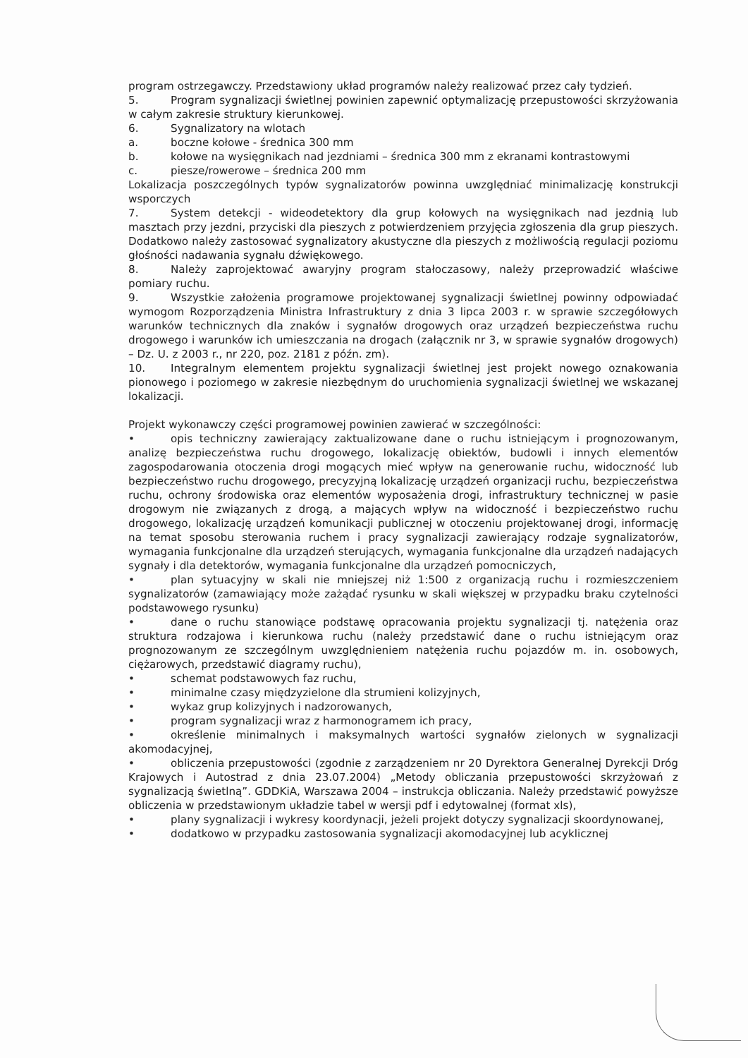program ostrzegawczy. Przedstawiony układ programów należy realizować przez cały tydzień.
5. Program sygnalizacji świetlnej powinien zapewnić optymalizację przepustowości skrzyżowania w całym zakresie struktury kierunkowej.
6. Sygnalizatory na wlotach
a. boczne kołowe - średnica 300 mm
b. kołowe na wysięgnikach nad jezdniami – średnica 300 mm z ekranami kontrastowymi
c. piesze/rowerowe – średnica 200 mm
Lokalizacja poszczególnych typów sygnalizatorów powinna uwzględniać minimalizację konstrukcji wsporczych
7. System detekcji - wideodetektory dla grup kołowych na wysięgnikach nad jezdnią lub masztach przy jezdni, przyciski dla pieszych z potwierdzeniem przyjęcia zgłoszenia dla grup pieszych. Dodatkowo należy zastosować sygnalizatory akustyczne dla pieszych z możliwością regulacji poziomu głośności nadawania sygnału dźwiękowego.
8. Należy zaprojektować awaryjny program stałoczasowy, należy przeprowadzić właściwe pomiary ruchu.
9. Wszystkie założenia programowe projektowanej sygnalizacji świetlnej powinny odpowiadać wymogom Rozporządzenia Ministra Infrastruktury z dnia 3 lipca 2003 r. w sprawie szczegółowych warunków technicznych dla znaków i sygnałów drogowych oraz urządzeń bezpieczeństwa ruchu drogowego i warunków ich umieszczania na drogach (załącznik nr 3, w sprawie sygnałów drogowych) – Dz. U. z 2003 r., nr 220, poz. 2181 z późn. zm).
10. Integralnym elementem projektu sygnalizacji świetlnej jest projekt nowego oznakowania pionowego i poziomego w zakresie niezbędnym do uruchomienia sygnalizacji świetlnej we wskazanej lokalizacji.
Projekt wykonawczy części programowej powinien zawierać w szczególności:
• opis techniczny zawierający zaktualizowane dane o ruchu istniejącym i prognozowanym, analizę bezpieczeństwa ruchu drogowego, lokalizację obiektów, budowli i innych elementów zagospodarowania otoczenia drogi mogących mieć wpływ na generowanie ruchu, widoczność lub bezpieczeństwo ruchu drogowego, precyzyjną lokalizację urządzeń organizacji ruchu, bezpieczeństwa ruchu, ochrony środowiska oraz elementów wyposażenia drogi, infrastruktury technicznej w pasie drogowym nie związanych z drogą, a mających wpływ na widoczność i bezpieczeństwo ruchu drogowego, lokalizację urządzeń komunikacji publicznej w otoczeniu projektowanej drogi, informację na temat sposobu sterowania ruchem i pracy sygnalizacji zawierający rodzaje sygnalizatorów, wymagania funkcjonalne dla urządzeń sterujących, wymagania funkcjonalne dla urządzeń nadających sygnały i dla detektorów, wymagania funkcjonalne dla urządzeń pomocniczych,
• plan sytuacyjny w skali nie mniejszej niż 1:500 z organizacją ruchu i rozmieszczeniem sygnalizatorów (zamawiający może zażądać rysunku w skali większej w przypadku braku czytelności podstawowego rysunku)
• dane o ruchu stanowiące podstawę opracowania projektu sygnalizacji tj. natężenia oraz struktura rodzajowa i kierunkowa ruchu (należy przedstawić dane o ruchu istniejącym oraz prognozowanym ze szczególnym uwzględnieniem natężenia ruchu pojazdów m. in. osobowych, ciężarowych, przedstawić diagramy ruchu),
• schemat podstawowych faz ruchu,
• minimalne czasy międzyzielone dla strumieni kolizyjnych,
• wykaz grup kolizyjnych i nadzorowanych,
• program sygnalizacji wraz z harmonogramem ich pracy,
• określenie minimalnych i maksymalnych wartości sygnałów zielonych w sygnalizacji akomodacyjnej,
• obliczenia przepustowości (zgodnie z zarządzeniem nr 20 Dyrektora Generalnej Dyrekcji Dróg Krajowych i Autostrad z dnia 23.07.2004) „Metody obliczania przepustowości skrzyżowań z sygnalizacją świetlną”. GDDKiA, Warszawa 2004 – instrukcja obliczania. Należy przedstawić powyższe obliczenia w przedstawionym układzie tabel w wersji pdf i edytowalnej (format xls),
• plany sygnalizacji i wykresy koordynacji, jeżeli projekt dotyczy sygnalizacji skoordynowanej,
• dodatkowo w przypadku zastosowania sygnalizacji akomodacyjnej lub acyklicznej